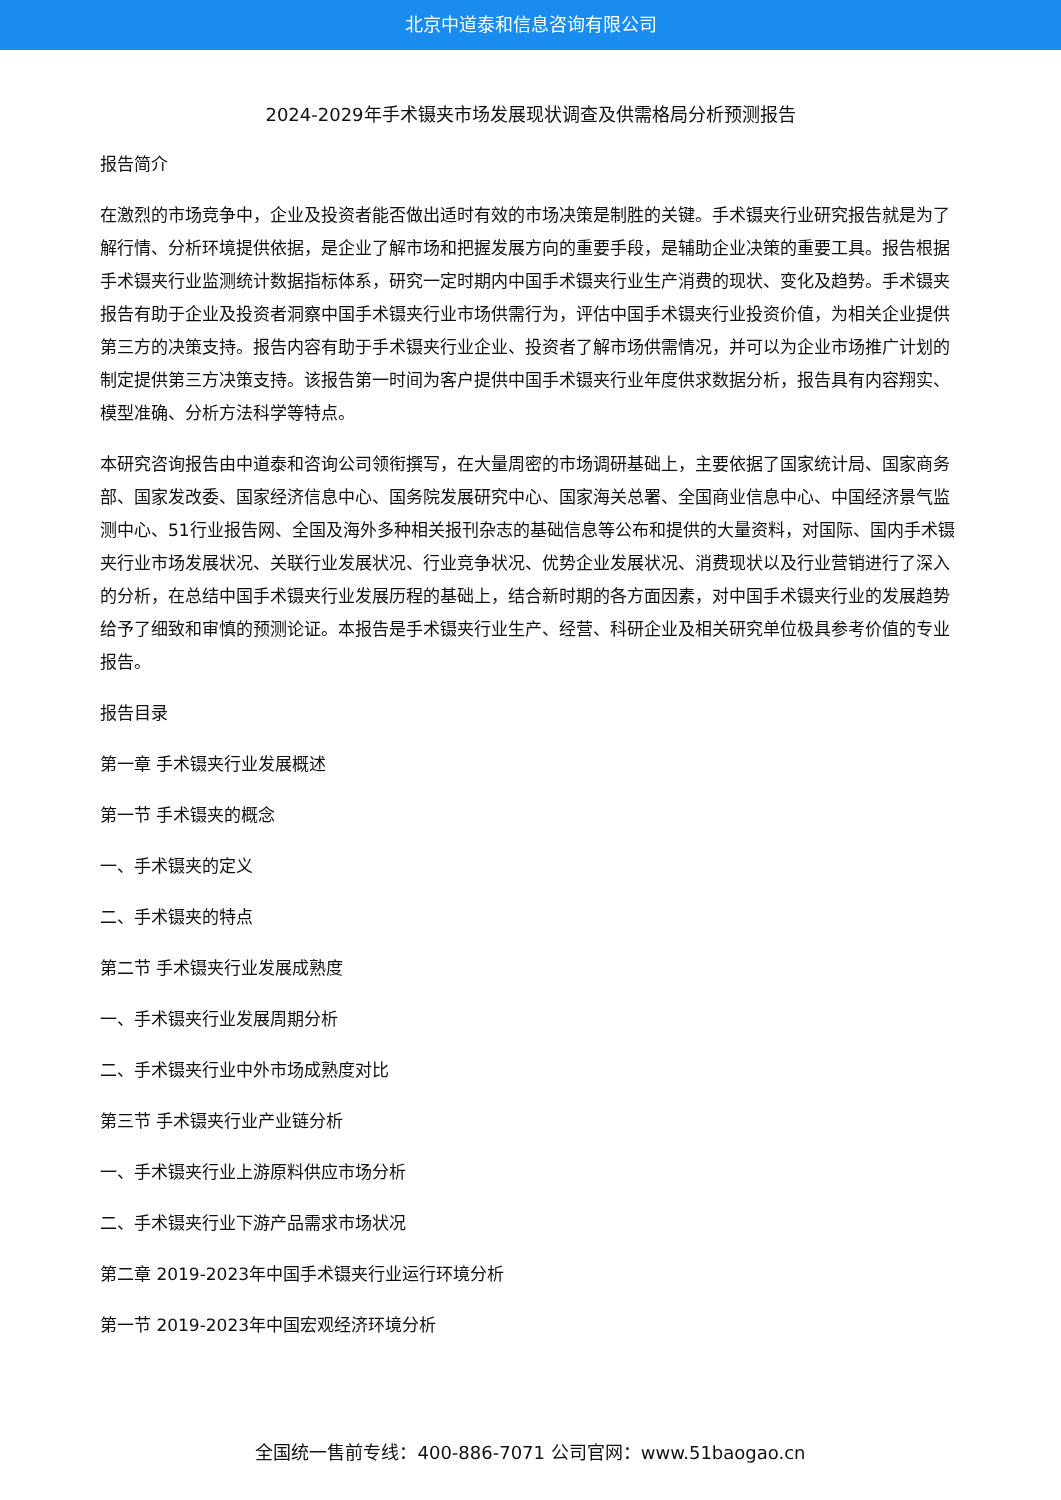北京中道泰和信息咨询有限公司
2024-2029年手术镊夹市场发展现状调查及供需格局分析预测报告
报告简介
在激烈的市场竞争中，企业及投资者能否做出适时有效的市场决策是制胜的关键。手术镊夹行业研究报告就是为了解行情、分析环境提供依据，是企业了解市场和把握发展方向的重要手段，是辅助企业决策的重要工具。报告根据手术镊夹行业监测统计数据指标体系，研究一定时期内中国手术镊夹行业生产消费的现状、变化及趋势。手术镊夹报告有助于企业及投资者洞察中国手术镊夹行业市场供需行为，评估中国手术镊夹行业投资价值，为相关企业提供第三方的决策支持。报告内容有助于手术镊夹行业企业、投资者了解市场供需情况，并可以为企业市场推广计划的制定提供第三方决策支持。该报告第一时间为客户提供中国手术镊夹行业年度供求数据分析，报告具有内容翔实、模型准确、分析方法科学等特点。
本研究咨询报告由中道泰和咨询公司领衔撰写，在大量周密的市场调研基础上，主要依据了国家统计局、国家商务部、国家发改委、国家经济信息中心、国务院发展研究中心、国家海关总署、全国商业信息中心、中国经济景气监测中心、51行业报告网、全国及海外多种相关报刊杂志的基础信息等公布和提供的大量资料，对国际、国内手术镊夹行业市场发展状况、关联行业发展状况、行业竞争状况、优势企业发展状况、消费现状以及行业营销进行了深入的分析，在总结中国手术镊夹行业发展历程的基础上，结合新时期的各方面因素，对中国手术镊夹行业的发展趋势给予了细致和审慎的预测论证。本报告是手术镊夹行业生产、经营、科研企业及相关研究单位极具参考价值的专业报告。
报告目录
第一章 手术镊夹行业发展概述
第一节 手术镊夹的概念
一、手术镊夹的定义
二、手术镊夹的特点
第二节 手术镊夹行业发展成熟度
一、手术镊夹行业发展周期分析
二、手术镊夹行业中外市场成熟度对比
第三节 手术镊夹行业产业链分析
一、手术镊夹行业上游原料供应市场分析
二、手术镊夹行业下游产品需求市场状况
第二章 2019-2023年中国手术镊夹行业运行环境分析
第一节 2019-2023年中国宏观经济环境分析
全国统一售前专线：400-886-7071 公司官网：www.51baogao.cn